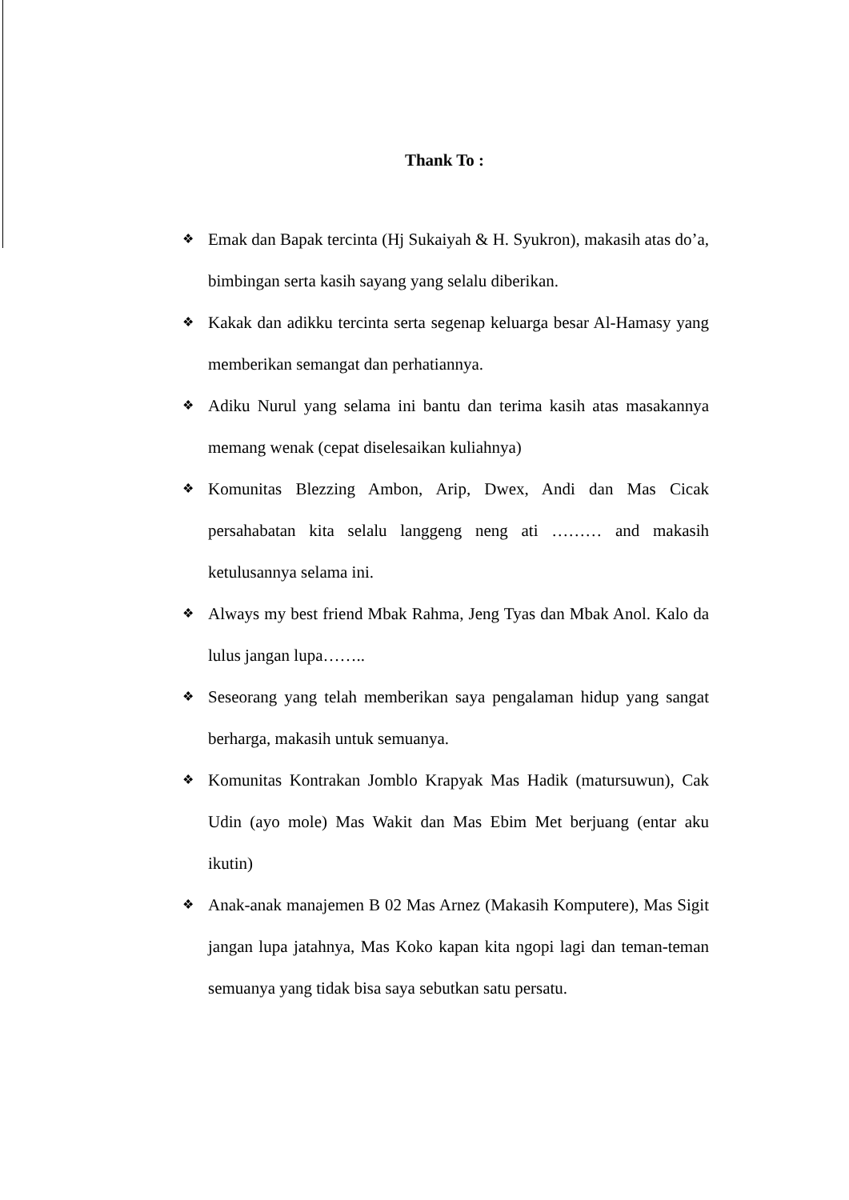Thank To :
❖ Emak dan Bapak tercinta (Hj Sukaiyah & H. Syukron), makasih atas do’a, bimbingan serta kasih sayang yang selalu diberikan.
❖ Kakak dan adikku tercinta serta segenap keluarga besar Al-Hamasy yang memberikan semangat dan perhatiannya.
❖ Adiku Nurul yang selama ini bantu dan terima kasih atas masakannya memang wenak (cepat diselesaikan kuliahnya)
❖ Komunitas Blezzing Ambon, Arip, Dwex, Andi dan Mas Cicak persahabatan kita selalu langgeng neng ati ……… and makasih ketulusannya selama ini.
❖ Always my best friend Mbak Rahma, Jeng Tyas dan Mbak Anol. Kalo da lulus jangan lupa……..
❖ Seseorang yang telah memberikan saya pengalaman hidup yang sangat berharga, makasih untuk semuanya.
❖ Komunitas Kontrakan Jomblo Krapyak Mas Hadik (matursuwun), Cak Udin (ayo mole) Mas Wakit dan Mas Ebim Met berjuang (entar aku ikutin)
❖ Anak-anak manajemen B 02 Mas Arnez (Makasih Komputere), Mas Sigit jangan lupa jatahnya, Mas Koko kapan kita ngopi lagi dan teman-teman semuanya yang tidak bisa saya sebutkan satu persatu.